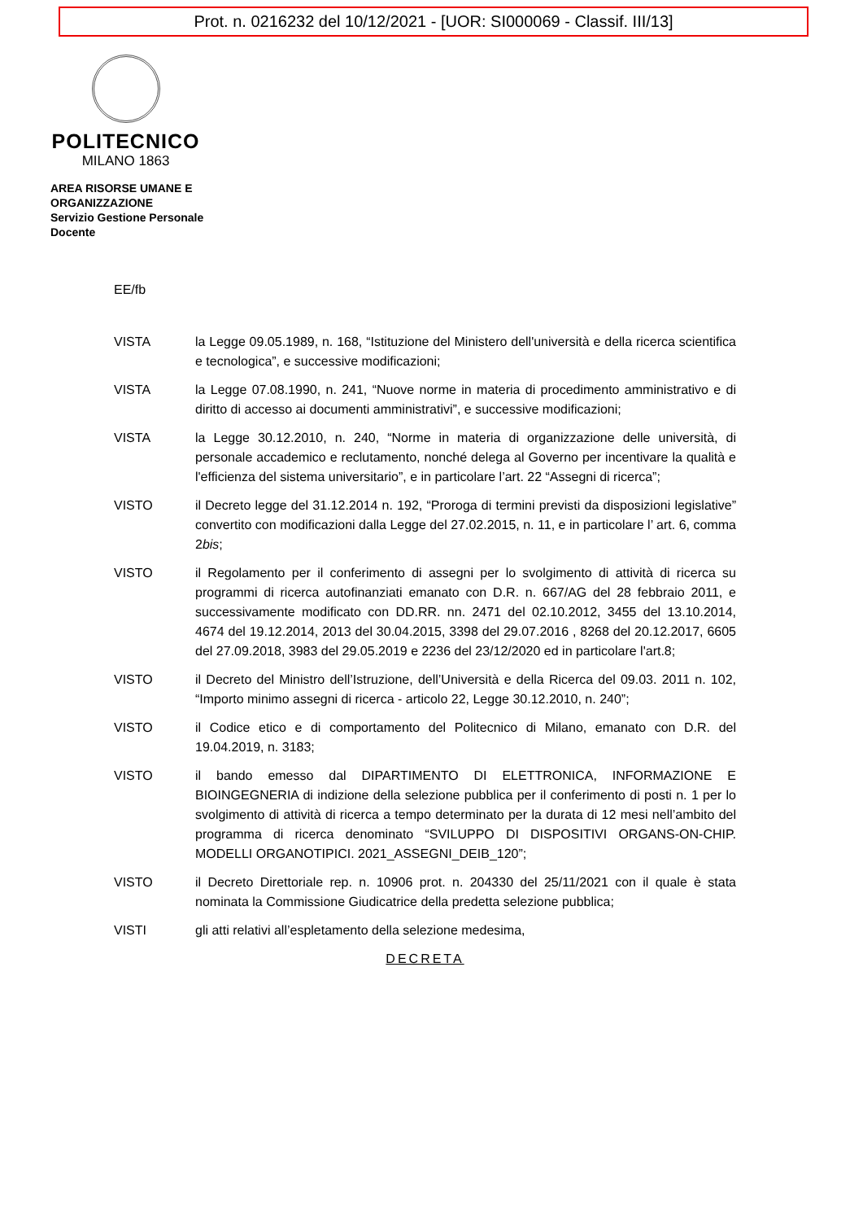Prot. n. 0216232 del 10/12/2021 - [UOR: SI000069 - Classif. III/13]
POLITECNICO
MILANO 1863
AREA RISORSE UMANE E ORGANIZZAZIONE
Servizio Gestione Personale Docente
EE/fb
VISTA la Legge 09.05.1989, n. 168, “Istituzione del Ministero dell'università e della ricerca scientifica e tecnologica”, e successive modificazioni;
VISTA la Legge 07.08.1990, n. 241, “Nuove norme in materia di procedimento amministrativo e di diritto di accesso ai documenti amministrativi”, e successive modificazioni;
VISTA la Legge 30.12.2010, n. 240, “Norme in materia di organizzazione delle università, di personale accademico e reclutamento, nonché delega al Governo per incentivare la qualità e l'efficienza del sistema universitario”, e in particolare l’art. 22 “Assegni di ricerca”;
VISTO il Decreto legge del 31.12.2014 n. 192, “Proroga di termini previsti da disposizioni legislative” convertito con modificazioni dalla Legge del 27.02.2015, n. 11, e in particolare l’ art. 6, comma 2bis;
VISTO il Regolamento per il conferimento di assegni per lo svolgimento di attività di ricerca su programmi di ricerca autofinanziati emanato con D.R. n. 667/AG del 28 febbraio 2011, e successivamente modificato con DD.RR. nn. 2471 del 02.10.2012, 3455 del 13.10.2014, 4674 del 19.12.2014, 2013 del 30.04.2015, 3398 del 29.07.2016 , 8268 del 20.12.2017, 6605 del 27.09.2018, 3983 del 29.05.2019 e 2236 del 23/12/2020 ed in particolare l'art.8;
VISTO il Decreto del Ministro dell’Istruzione, dell’Università e della Ricerca del 09.03. 2011 n. 102, “Importo minimo assegni di ricerca - articolo 22, Legge 30.12.2010, n. 240”;
VISTO il Codice etico e di comportamento del Politecnico di Milano, emanato con D.R. del 19.04.2019, n. 3183;
VISTO il bando emesso dal DIPARTIMENTO DI ELETTRONICA, INFORMAZIONE E BIOINGEGNERIA di indizione della selezione pubblica per il conferimento di posti n. 1 per lo svolgimento di attività di ricerca a tempo determinato per la durata di 12 mesi nell’ambito del programma di ricerca denominato “SVILUPPO DI DISPOSITIVI ORGANS-ON-CHIP. MODELLI ORGANOTIPICI. 2021_ASSEGNI_DEIB_120”;
VISTO il Decreto Direttoriale rep. n. 10906 prot. n. 204330 del 25/11/2021 con il quale è stata nominata la Commissione Giudicatrice della predetta selezione pubblica;
VISTI gli atti relativi all’espletamento della selezione medesima,
DECRETA